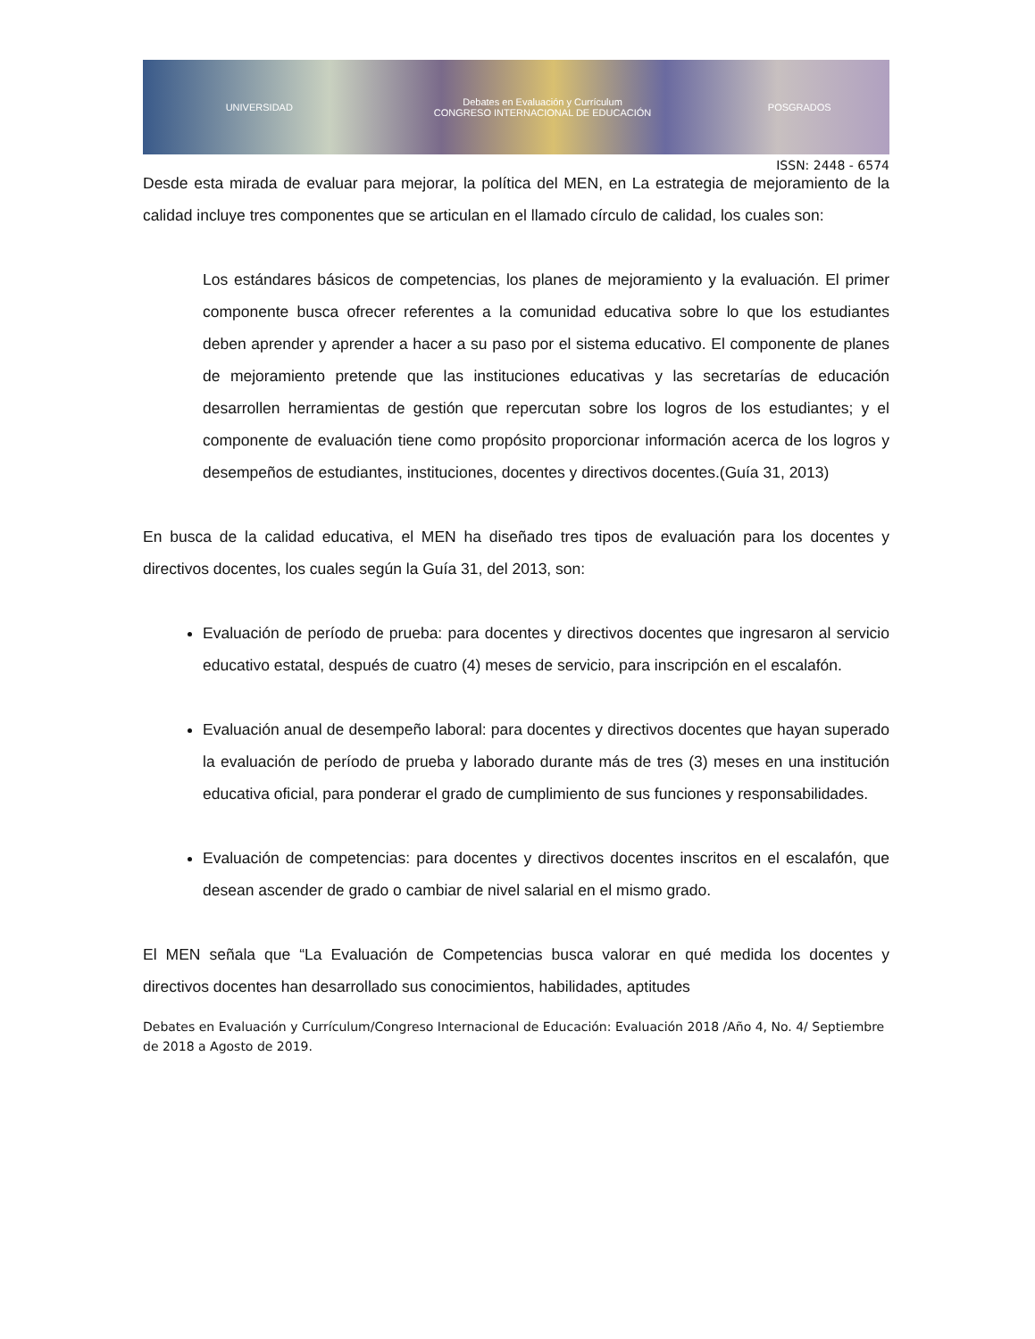UNIVERSIDAD
Debates en Evaluación y Currículum
CONGRESO INTERNACIONAL DE EDUCACIÓN
POSGRADOS
ISSN: 2448 - 6574
Desde esta mirada de evaluar para mejorar, la política del MEN, en La estrategia de mejoramiento de la calidad incluye tres componentes que se articulan en el llamado círculo de calidad, los cuales son:
Los estándares básicos de competencias, los planes de mejoramiento y la evaluación. El primer componente busca ofrecer referentes a la comunidad educativa sobre lo que los estudiantes deben aprender y aprender a hacer a su paso por el sistema educativo. El componente de planes de mejoramiento pretende que las instituciones educativas y las secretarías de educación desarrollen herramientas de gestión que repercutan sobre los logros de los estudiantes; y el componente de evaluación tiene como propósito proporcionar información acerca de los logros y desempeños de estudiantes, instituciones, docentes y directivos docentes.(Guía 31, 2013)
En busca de la calidad educativa, el MEN ha diseñado tres tipos de evaluación para los docentes y directivos docentes, los cuales según la Guía 31, del 2013, son:
Evaluación de período de prueba: para docentes y directivos docentes que ingresaron al servicio educativo estatal, después de cuatro (4) meses de servicio, para inscripción en el escalafón.
Evaluación anual de desempeño laboral: para docentes y directivos docentes que hayan superado la evaluación de período de prueba y laborado durante más de tres (3) meses en una institución educativa oficial, para ponderar el grado de cumplimiento de sus funciones y responsabilidades.
Evaluación de competencias: para docentes y directivos docentes inscritos en el escalafón, que desean ascender de grado o cambiar de nivel salarial en el mismo grado.
El MEN señala que “La Evaluación de Competencias busca valorar en qué medida los docentes y directivos docentes han desarrollado sus conocimientos, habilidades, aptitudes
Debates en Evaluación y Currículum/Congreso Internacional de Educación: Evaluación 2018 /Año 4, No. 4/ Septiembre de 2018 a Agosto de 2019.